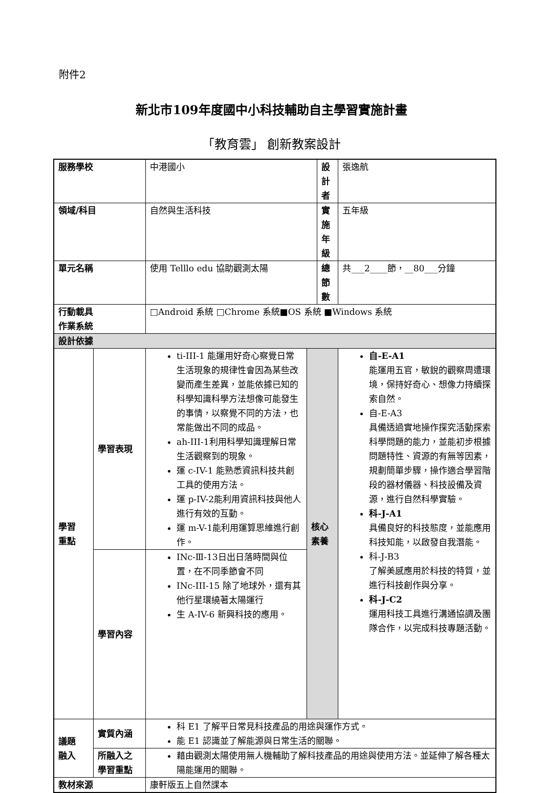附件2
新北市109年度國中小科技輔助自主學習實施計畫
「教育雲」 創新教案設計
| 服務學校 | | 中港國小 | | 設計者 | | 張逸航 |
| 領域/科目 | | 自然與生活科技 | | 實施年級 | | 五年級 |
| 單元名稱 | | 使用 Telllo edu 協助觀測太陽 | | 總節數 | | 共___2____節，__80___分鐘 |
| 行動載具 作業系統 | | □Android 系統 □Chrome 系統■OS 系統 ■Windows 系統 | | | | |
| 設計依據 | | | | | | |
| 學習 重點 | 學習表現 | ti-III-1 能運用好奇心察覺日常生活現象的規律性會因為某些改變而產生差異，並能依據已知的科學知識科學方法想像可能發生的事情，以察覺不同的方法，也常能做出不同的成品。 ah-III-1利用科學知識理解日常生活觀察到的現象。 運 c-IV-1 能熟悉資訊科技共創工具的使用方法。 運 p-IV-2能利用資訊科技與他人進行有效的互動。 運 m-V-1能利用運算思維進行創作。 | 核心 素養 | | 自-E-A1 能運用五官，敏銳的觀察周遭環境，保持好奇心、想像力持續探索自然。 自-E-A3 具備透過實地操作探究活動探索科學問題的能力，並能初步根據問題特性、資源的有無等因素，規劃簡單步驟，操作適合學習階段的器材儀器、科技設備及資源，進行自然科學實驗。 科-J-A1 具備良好的科技態度，並能應用科技知能，以啟發自我潛能。 科-J-B3 了解美感應用於科技的特質，並進行科技創作與分享。 科-J-C2 運用科技工具進行溝通協調及團隊合作，以完成科技專題活動。 | |
| | 學習內容 | INc-Ⅲ-13日出日落時間與位置，在不同季節會不同 INc-III-15 除了地球外，還有其他行星環繞著太陽運行 生 A-IV-6 新興科技的應用。 | | | | |
| 議題 融入 | 實質內涵 | 科 E1 了解平日常見科技產品的用途與運作方式。 能 E1 認識並了解能源與日常生活的關聯。 | | | | |
| | 所融入之 學習重點 | 藉由觀測太陽使用無人機輔助了解科技產品的用途與使用方法。並延伸了解各種太陽能運用的關聯。 | | | | |
| 教材來源 | | 康軒版五上自然課本 | | | | |